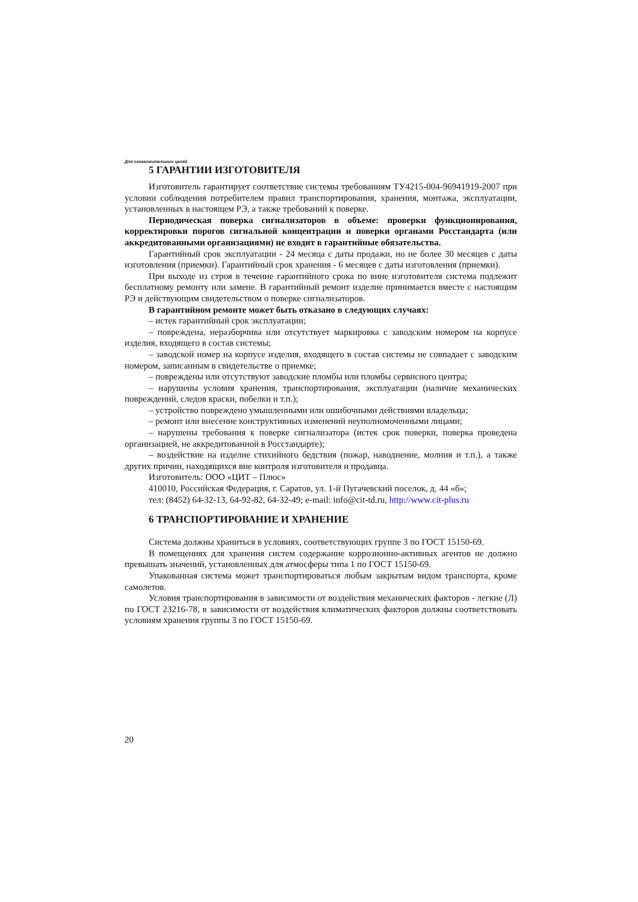Для ознакомительных целей
5 ГАРАНТИИ ИЗГОТОВИТЕЛЯ
Изготовитель гарантирует соответствие системы требованиям ТУ4215-004-96941919-2007 при условии соблюдения потребителем правил транспортирования, хранения, монтажа, эксплуатации, установленных в настоящем РЭ, а также требований к поверке.
Периодическая поверка сигнализаторов в объеме: проверки функционирования, корректировки порогов сигнальной концентрации и поверки органами Росстандарта (или аккредитованными организациями) не входит в гарантийные обязательства.
Гарантийный срок эксплуатации - 24 месяца с даты продажи, но не более 30 месяцев с даты изготовления (приемки). Гарантийный срок хранения - 6 месяцев с даты изготовления (приемки).
При выходе из строя в течение гарантийного срока по вине изготовителя система подлежит бесплатному ремонту или замене. В гарантийный ремонт изделие принимается вместе с настоящим РЭ и действующим свидетельством о поверке сигнализаторов.
В гарантийном ремонте может быть отказано в следующих случаях:
– истек гарантийный срок эксплуатации;
– повреждена, неразборчива или отсутствует маркировка с заводским номером на корпусе изделия, входящего в состав системы;
– заводской номер на корпусе изделия, входящего в состав системы не совпадает с заводским номером, записанным в свидетельстве о приемке;
– повреждены или отсутствуют заводские пломбы или пломбы сервисного центра;
– нарушены условия хранения, транспортирования, эксплуатации (наличие механических повреждений, следов краски, побелки и т.п.);
– устройство повреждено умышленными или ошибочными действиями владельца;
– ремонт или внесение конструктивных изменений неуполномоченными лицами;
– нарушены требования к поверке сигнализатора (истек срок поверки, поверка проведена организацией, не аккредитованной в Росстандарте);
– воздействие на изделие стихийного бедствия (пожар, наводнение, молния и т.п.), а также других причин, находящихся вне контроля изготовителя и продавца.
Изготовитель: ООО «ЦИТ – Плюс»
410010, Российская Федерация, г. Саратов, ул. 1-й Пугачевский поселок, д. 44 «б»;
тел: (8452) 64-32-13, 64-92-82, 64-32-49; e-mail: info@cit-td.ru, http://www.cit-plus.ru
6 ТРАНСПОРТИРОВАНИЕ И ХРАНЕНИЕ
Система должны храниться в условиях, соответствующих группе 3 по ГОСТ 15150-69.
В помещениях для хранения систем содержание коррозионно-активных агентов не должно превышать значений, установленных для атмосферы типа 1 по ГОСТ 15150-69.
Упакованная система может транспортироваться любым закрытым видом транспорта, кроме самолетов.
Условия транспортирования в зависимости от воздействия механических факторов - легкие (Л) по ГОСТ 23216-78, в зависимости от воздействия климатических факторов должны соответствовать условиям хранения группы 3 по ГОСТ 15150-69.
20